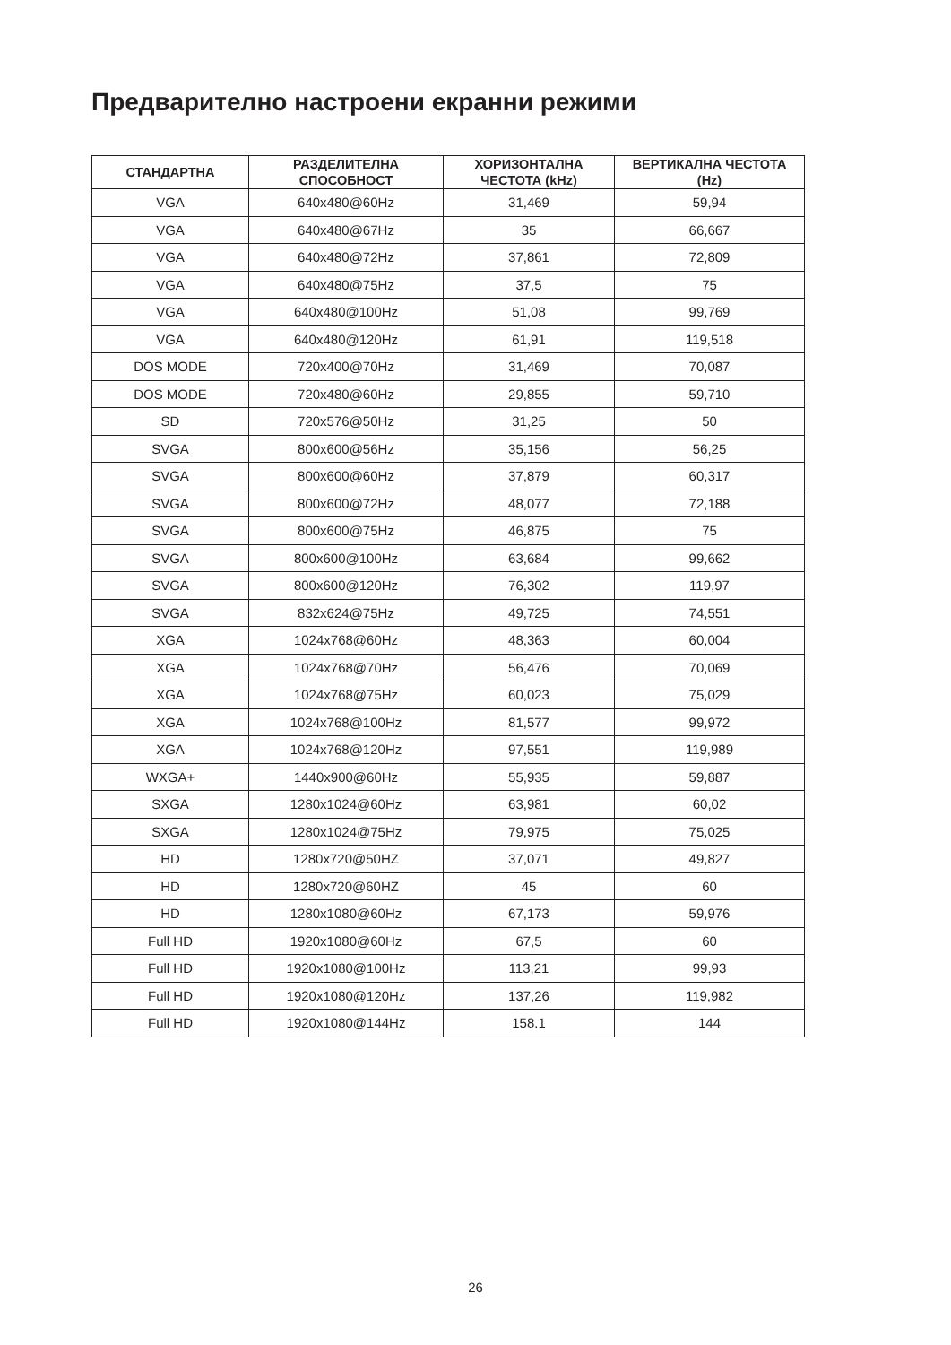Предварително настроени екранни режими
| СТАНДАРТНА | РАЗДЕЛИТЕЛНА СПОСОБНОСТ | ХОРИЗОНТАЛНА ЧЕСТОТА (kHz) | ВЕРТИКАЛНА ЧЕСТОТА (Hz) |
| --- | --- | --- | --- |
| VGA | 640x480@60Hz | 31,469 | 59,94 |
| VGA | 640x480@67Hz | 35 | 66,667 |
| VGA | 640x480@72Hz | 37,861 | 72,809 |
| VGA | 640x480@75Hz | 37,5 | 75 |
| VGA | 640x480@100Hz | 51,08 | 99,769 |
| VGA | 640x480@120Hz | 61,91 | 119,518 |
| DOS MODE | 720x400@70Hz | 31,469 | 70,087 |
| DOS MODE | 720x480@60Hz | 29,855 | 59,710 |
| SD | 720x576@50Hz | 31,25 | 50 |
| SVGA | 800x600@56Hz | 35,156 | 56,25 |
| SVGA | 800x600@60Hz | 37,879 | 60,317 |
| SVGA | 800x600@72Hz | 48,077 | 72,188 |
| SVGA | 800x600@75Hz | 46,875 | 75 |
| SVGA | 800x600@100Hz | 63,684 | 99,662 |
| SVGA | 800x600@120Hz | 76,302 | 119,97 |
| SVGA | 832x624@75Hz | 49,725 | 74,551 |
| XGA | 1024x768@60Hz | 48,363 | 60,004 |
| XGA | 1024x768@70Hz | 56,476 | 70,069 |
| XGA | 1024x768@75Hz | 60,023 | 75,029 |
| XGA | 1024x768@100Hz | 81,577 | 99,972 |
| XGA | 1024x768@120Hz | 97,551 | 119,989 |
| WXGA+ | 1440x900@60Hz | 55,935 | 59,887 |
| SXGA | 1280x1024@60Hz | 63,981 | 60,02 |
| SXGA | 1280x1024@75Hz | 79,975 | 75,025 |
| HD | 1280x720@50HZ | 37,071 | 49,827 |
| HD | 1280x720@60HZ | 45 | 60 |
| HD | 1280x1080@60Hz | 67,173 | 59,976 |
| Full HD | 1920x1080@60Hz | 67,5 | 60 |
| Full HD | 1920x1080@100Hz | 113,21 | 99,93 |
| Full HD | 1920x1080@120Hz | 137,26 | 119,982 |
| Full HD | 1920x1080@144Hz | 158.1 | 144 |
26